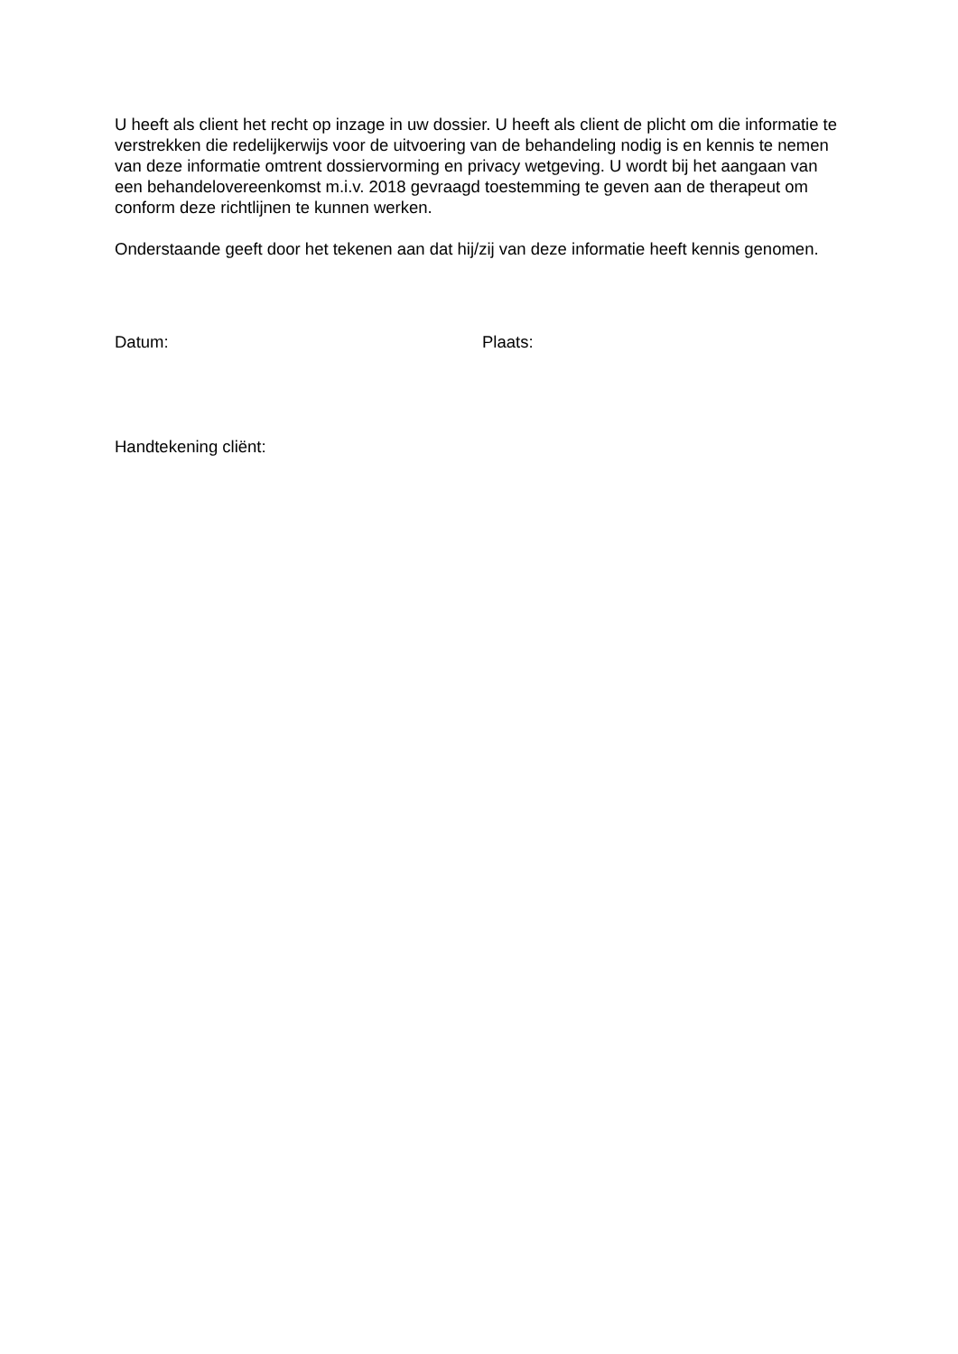U heeft als client het recht op inzage in uw dossier. U heeft als client de plicht om die informatie te verstrekken die redelijkerwijs voor de uitvoering van de behandeling nodig is en kennis te nemen van deze informatie omtrent dossiervorming en privacy wetgeving. U wordt bij het aangaan van een behandelovereenkomst m.i.v. 2018 gevraagd toestemming te geven aan de therapeut om conform deze richtlijnen te kunnen werken.
Onderstaande geeft door het tekenen aan dat hij/zij van deze informatie heeft kennis genomen.
Datum: Plaats:
Handtekening cliënt: